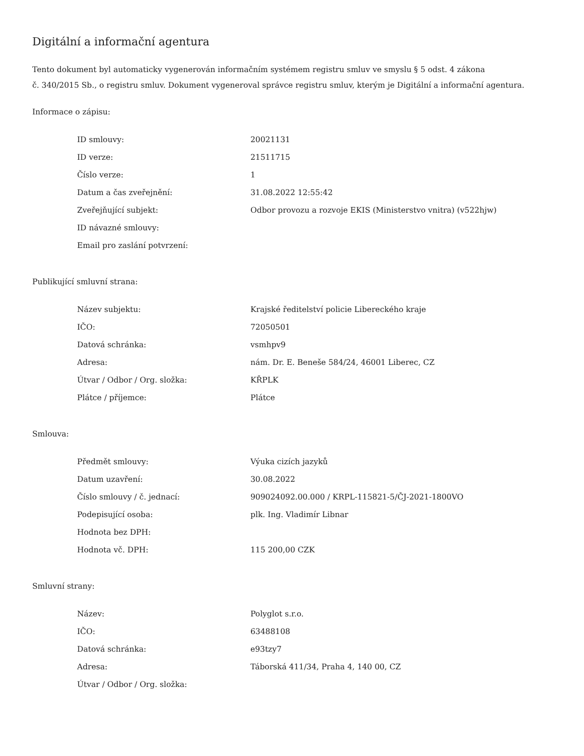Digitální a informační agentura
Tento dokument byl automaticky vygenerován informačním systémem registru smluv ve smyslu § 5 odst. 4 zákona
č. 340/2015 Sb., o registru smluv. Dokument vygeneroval správce registru smluv, kterým je Digitální a informační agentura.
Informace o zápisu:
| ID smlouvy: | 20021131 |
| ID verze: | 21511715 |
| Číslo verze: | 1 |
| Datum a čas zveřejnění: | 31.08.2022 12:55:42 |
| Zveřejňující subjekt: | Odbor provozu a rozvoje EKIS (Ministerstvo vnitra) (v522hjw) |
| ID návazné smlouvy: | |
| Email pro zaslání potvrzení: | |
Publikující smluvní strana:
| Název subjektu: | Krajské ředitelství policie Libereckého kraje |
| IČO: | 72050501 |
| Datová schránka: | vsmhpv9 |
| Adresa: | nám. Dr. E. Beneše 584/24, 46001 Liberec, CZ |
| Útvar / Odbor / Org. složka: | KŘPLK |
| Plátce / příjemce: | Plátce |
Smlouva:
| Předmět smlouvy: | Výuka cizích jazyků |
| Datum uzavření: | 30.08.2022 |
| Číslo smlouvy / č. jednací: | 909024092.00.000 / KRPL-115821-5/ČJ-2021-1800VO |
| Podepisující osoba: | plk. Ing. Vladimír Libnar |
| Hodnota bez DPH: | |
| Hodnota vč. DPH: | 115 200,00 CZK |
Smluvní strany:
| Název: | Polyglot s.r.o. |
| IČO: | 63488108 |
| Datová schránka: | e93tzy7 |
| Adresa: | Táborská 411/34, Praha 4, 140 00, CZ |
| Útvar / Odbor / Org. složka: | |